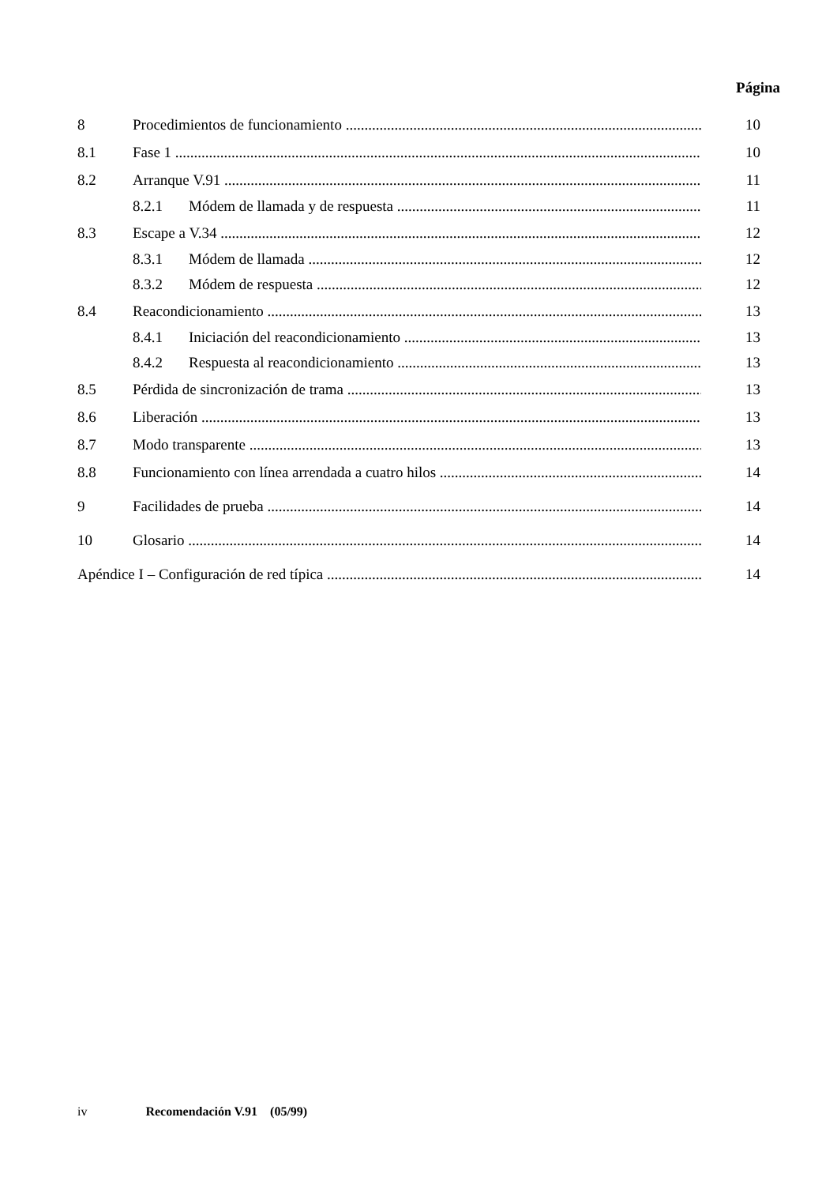Página
8 Procedimientos de funcionamiento 10
8.1 Fase 1 10
8.2 Arranque V.91 11
8.2.1 Módem de llamada y de respuesta 11
8.3 Escape a V.34 12
8.3.1 Módem de llamada 12
8.3.2 Módem de respuesta 12
8.4 Reacondicionamiento 13
8.4.1 Iniciación del reacondicionamiento 13
8.4.2 Respuesta al reacondicionamiento 13
8.5 Pérdida de sincronización de trama 13
8.6 Liberación 13
8.7 Modo transparente 13
8.8 Funcionamiento con línea arrendada a cuatro hilos 14
9 Facilidades de prueba 14
10 Glosario 14
Apéndice I – Configuración de red típica 14
iv Recomendación V.91 (05/99)